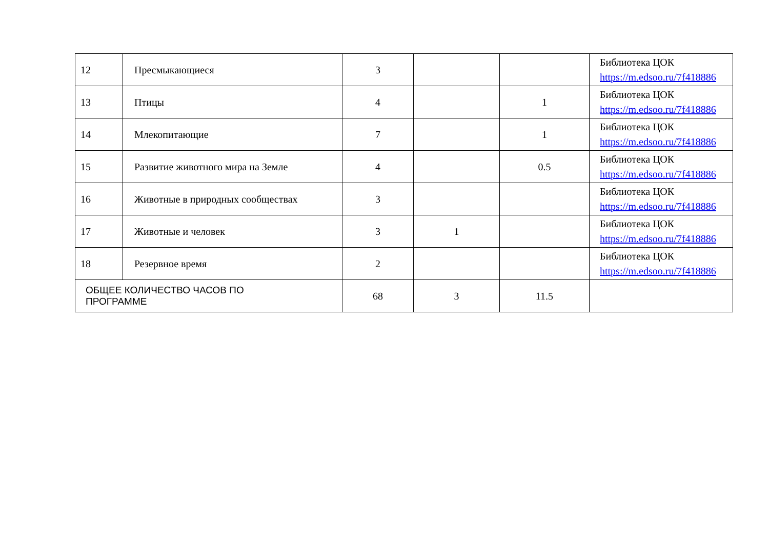| 12 | Пресмыкающиеся | 3 | | | Библиотека ЦОК https://m.edsoo.ru/7f418886 |
| 13 | Птицы | 4 | | 1 | Библиотека ЦОК https://m.edsoo.ru/7f418886 |
| 14 | Млекопитающие | 7 | | 1 | Библиотека ЦОК https://m.edsoo.ru/7f418886 |
| 15 | Развитие животного мира на Земле | 4 | | 0.5 | Библиотека ЦОК https://m.edsoo.ru/7f418886 |
| 16 | Животные в природных сообществах | 3 | | | Библиотека ЦОК https://m.edsoo.ru/7f418886 |
| 17 | Животные и человек | 3 | 1 | | Библиотека ЦОК https://m.edsoo.ru/7f418886 |
| 18 | Резервное время | 2 | | | Библиотека ЦОК https://m.edsoo.ru/7f418886 |
| ОБЩЕЕ КОЛИЧЕСТВО ЧАСОВ ПО ПРОГРАММЕ | | 68 | 3 | 11.5 | |